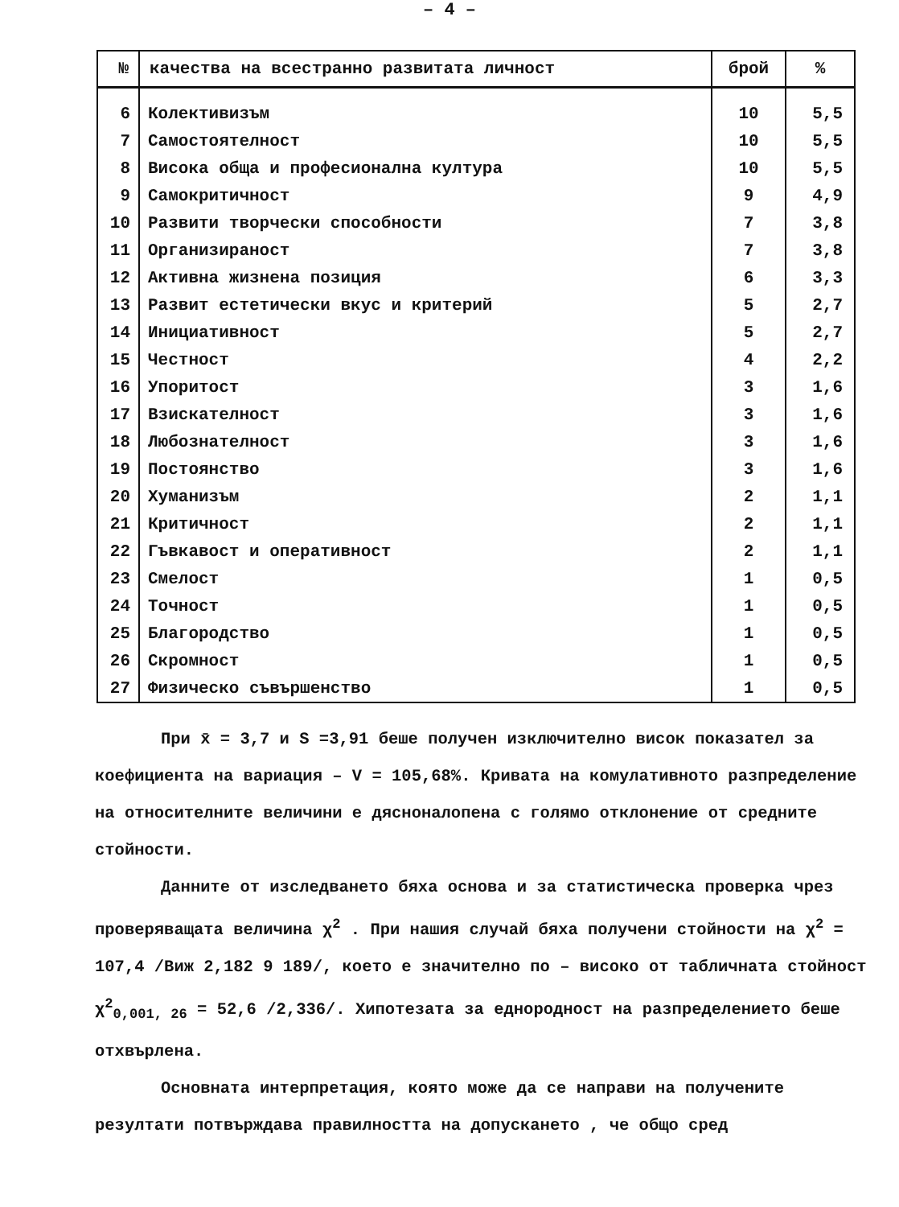– 4 –
| № | качества на всестранно развитата личност | брой | % |
| --- | --- | --- | --- |
| 6 | Колективизъм | 10 | 5,5 |
| 7 | Самостоятелност | 10 | 5,5 |
| 8 | Висока обща и професионална култура | 10 | 5,5 |
| 9 | Самокритичност | 9 | 4,9 |
| 10 | Развити творчески способности | 7 | 3,8 |
| 11 | Организираност | 7 | 3,8 |
| 12 | Активна жизнена позиция | 6 | 3,3 |
| 13 | Развит естетически вкус и критерий | 5 | 2,7 |
| 14 | Инициативност | 5 | 2,7 |
| 15 | Честност | 4 | 2,2 |
| 16 | Упоритост | 3 | 1,6 |
| 17 | Взискателност | 3 | 1,6 |
| 18 | Любознателност | 3 | 1,6 |
| 19 | Постоянство | 3 | 1,6 |
| 20 | Хуманизъм | 2 | 1,1 |
| 21 | Критичност | 2 | 1,1 |
| 22 | Гъвкавост и оперативност | 2 | 1,1 |
| 23 | Смелост | 1 | 0,5 |
| 24 | Точност | 1 | 0,5 |
| 25 | Благородство | 1 | 0,5 |
| 26 | Скромност | 1 | 0,5 |
| 27 | Физическо съвършенство | 1 | 0,5 |
При x̄ = 3,7 и S =3,91 беше получен изключително висок показател за коефициента на вариация – V = 105,68%. Кривата на комулативното разпределение на относителните величини е дясноналопена с голямо отклонение от средните стойности.
Данните от изследването бяха основа и за статистическа проверка чрез проверяващата величина χ<sup>2</sup> . При нашия случай бяха получени стойности на χ<sup>2</sup> = 107,4 /Виж 2,182 9 189/, което е значително по – високо от табличната стойност χ<sup>2</sup><sub>0,001, 26</sub> = 52,6 /2,336/. Хипотезата за еднородност на разпределението беше отхвърлена.
Основната интерпретация, която може да се направи на получените резултати потвърждава правилността на допускането , че общо сред